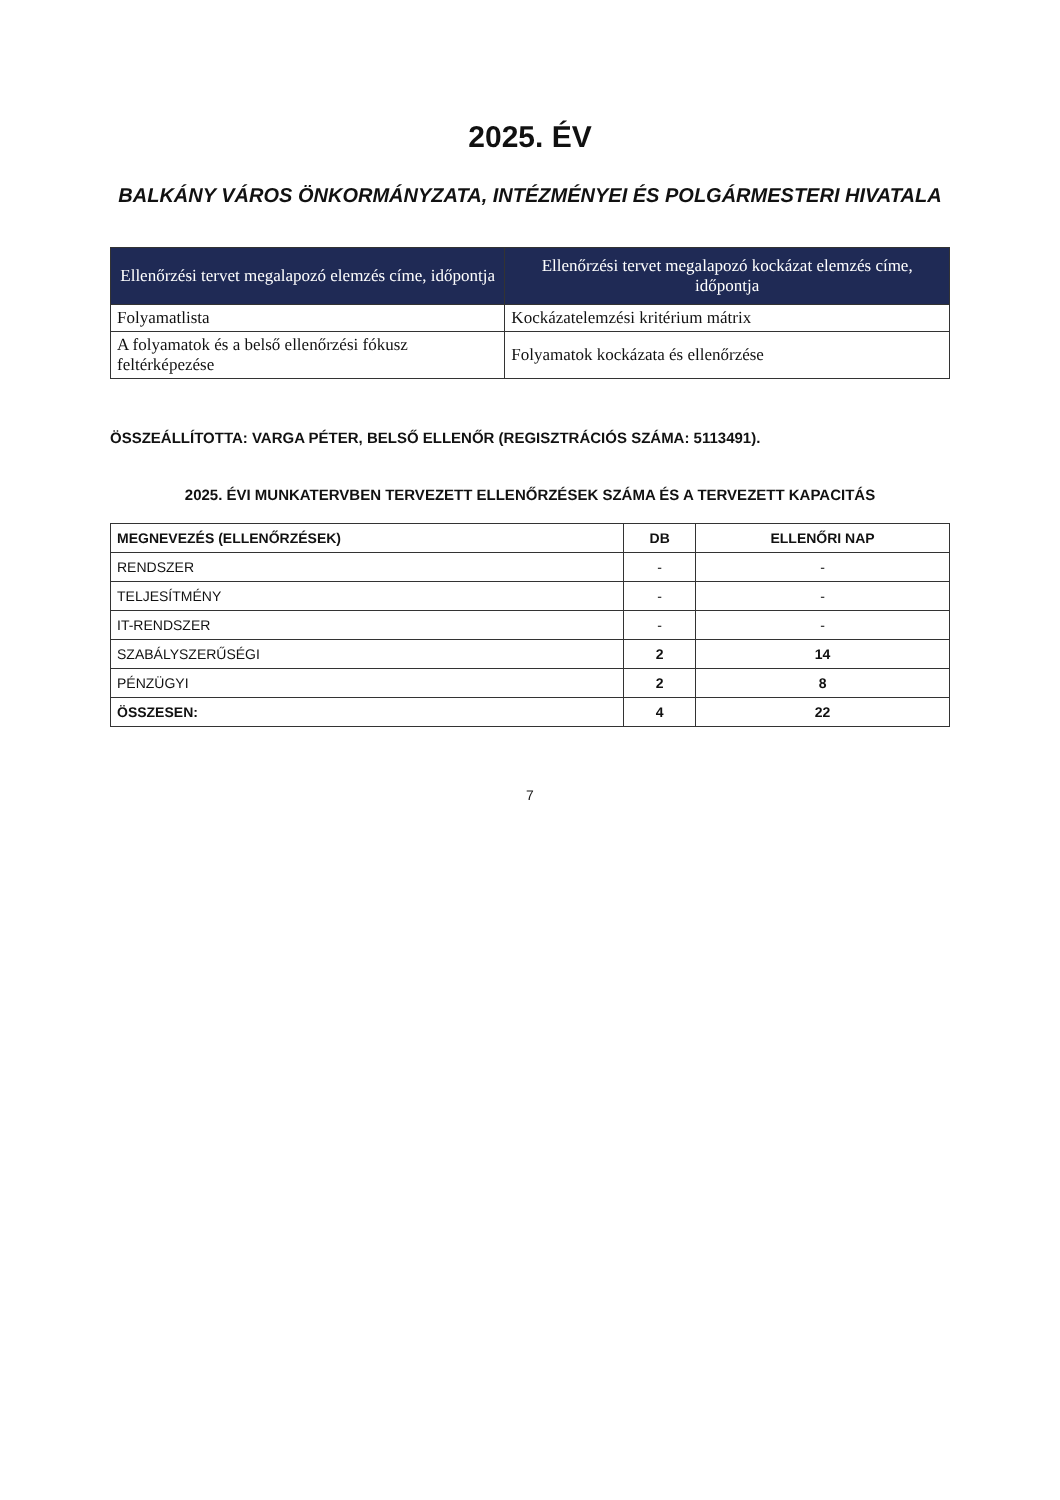2025. ÉV
BALKÁNY VÁROS ÖNKORMÁNYZATA, INTÉZMÉNYEI ÉS POLGÁRMESTERI HIVATALA
| Ellenőrzési tervet megalapozó elemzés címe, időpontja | Ellenőrzési tervet megalapozó kockázat elemzés címe, időpontja |
| --- | --- |
| Folyamatlista | Kockázatelemzési kritérium mátrix |
| A folyamatok és a belső ellenőrzési fókusz feltérképezése | Folyamatok kockázata és ellenőrzése |
ÖSSZEÁLLÍTOTTA: VARGA PÉTER, BELSŐ ELLENŐR (REGISZTRÁCIÓS SZÁMA: 5113491).
2025. ÉVI MUNKATERVBEN TERVEZETT ELLENŐRZÉSEK SZÁMA ÉS A TERVEZETT KAPACITÁS
| MEGNEVEZÉS (ELLENŐRZÉSEK) | DB | ELLENŐRI NAP |
| --- | --- | --- |
| RENDSZER | - | - |
| TELJESÍTMÉNY | - | - |
| IT-RENDSZER | - | - |
| SZABÁLYSZERŰSÉGI | 2 | 14 |
| PÉNZÜGYI | 2 | 8 |
| ÖSSZESEN: | 4 | 22 |
7